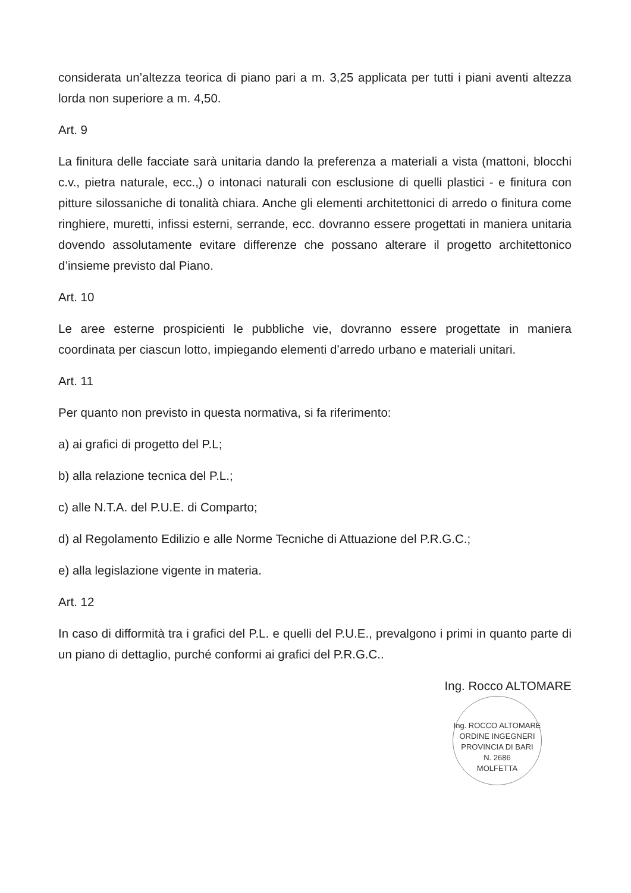considerata un’altezza teorica di piano pari a m. 3,25 applicata per tutti i piani aventi altezza lorda non superiore a m. 4,50.
Art. 9
La finitura delle facciate sarà unitaria dando la preferenza a materiali a vista (mattoni, blocchi c.v., pietra naturale, ecc.,) o intonaci naturali con esclusione di quelli plastici - e finitura con pitture silossaniche di tonalità chiara. Anche gli elementi architettonici di arredo o finitura come ringhiere, muretti, infissi esterni, serrande, ecc. dovranno essere progettati in maniera unitaria dovendo assolutamente evitare differenze che possano alterare il progetto architettonico d’insieme previsto dal Piano.
Art. 10
Le aree esterne prospicienti le pubbliche vie, dovranno essere progettate in maniera coordinata per ciascun lotto, impiegando elementi d’arredo urbano e materiali unitari.
Art. 11
Per quanto non previsto in questa normativa, si fa riferimento:
a) ai grafici di progetto del P.L;
b) alla relazione tecnica del P.L.;
c) alle N.T.A. del P.U.E. di Comparto;
d) al Regolamento Edilizio e alle Norme Tecniche di Attuazione del P.R.G.C.;
e) alla legislazione vigente in materia.
Art. 12
In caso di difformità tra i grafici del P.L. e quelli del P.U.E., prevalgono i primi in quanto parte di un piano di dettaglio, purché conformi ai grafici del P.R.G.C..
Ing. Rocco ALTOMARE
Ing. ROCCO ALTOMARE
ORDINE INGEGNERI PROVINCIA DI BARI
N. 2686
MOLFETTA